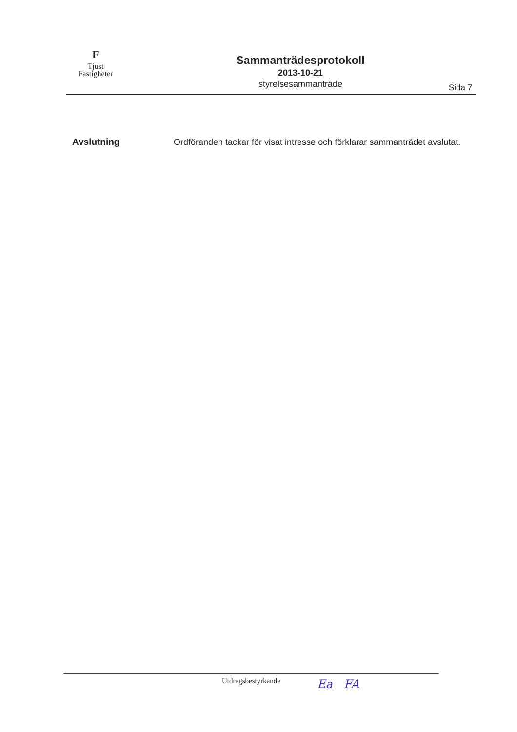F
Tjust
Fastigheter
Sammanträdesprotokoll
2013-10-21
styrelsesammanträde
Sida 7
Avslutning
Ordföranden tackar för visat intresse och förklarar sammanträdet avslutat.
Utdragsbestyrkande Ea FA